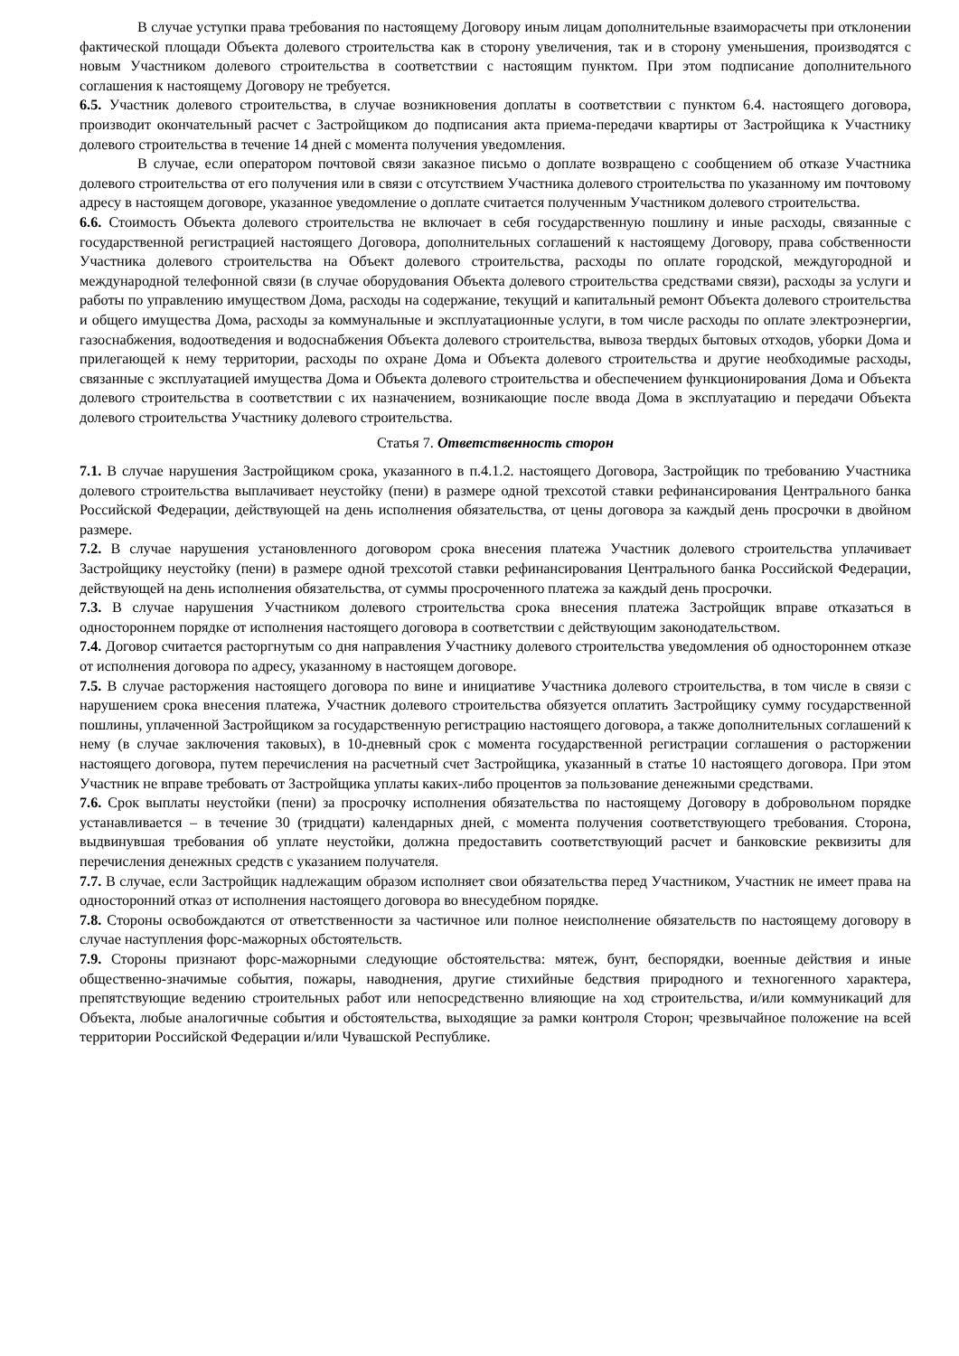В случае уступки права требования по настоящему Договору иным лицам дополнительные взаиморасчеты при отклонении фактической площади Объекта долевого строительства как в сторону увеличения, так и в сторону уменьшения, производятся с новым Участником долевого строительства в соответствии с настоящим пунктом. При этом подписание дополнительного соглашения к настоящему Договору не требуется.
6.5. Участник долевого строительства, в случае возникновения доплаты в соответствии с пунктом 6.4. настоящего договора, производит окончательный расчет с Застройщиком до подписания акта приема-передачи квартиры от Застройщика к Участнику долевого строительства в течение 14 дней с момента получения уведомления.
В случае, если оператором почтовой связи заказное письмо о доплате возвращено с сообщением об отказе Участника долевого строительства от его получения или в связи с отсутствием Участника долевого строительства по указанному им почтовому адресу в настоящем договоре, указанное уведомление о доплате считается полученным Участником долевого строительства.
6.6. Стоимость Объекта долевого строительства не включает в себя государственную пошлину и иные расходы, связанные с государственной регистрацией настоящего Договора, дополнительных соглашений к настоящему Договору, права собственности Участника долевого строительства на Объект долевого строительства, расходы по оплате городской, междугородной и международной телефонной связи (в случае оборудования Объекта долевого строительства средствами связи), расходы за услуги и работы по управлению имуществом Дома, расходы на содержание, текущий и капитальный ремонт Объекта долевого строительства и общего имущества Дома, расходы за коммунальные и эксплуатационные услуги, в том числе расходы по оплате электроэнергии, газоснабжения, водоотведения и водоснабжения Объекта долевого строительства, вывоза твердых бытовых отходов, уборки Дома и прилегающей к нему территории, расходы по охране Дома и Объекта долевого строительства и другие необходимые расходы, связанные с эксплуатацией имущества Дома и Объекта долевого строительства и обеспечением функционирования Дома и Объекта долевого строительства в соответствии с их назначением, возникающие после ввода Дома в эксплуатацию и передачи Объекта долевого строительства Участнику долевого строительства.
Статья 7. Ответственность сторон
7.1. В случае нарушения Застройщиком срока, указанного в п.4.1.2. настоящего Договора, Застройщик по требованию Участника долевого строительства выплачивает неустойку (пени) в размере одной трехсотой ставки рефинансирования Центрального банка Российской Федерации, действующей на день исполнения обязательства, от цены договора за каждый день просрочки в двойном размере.
7.2. В случае нарушения установленного договором срока внесения платежа Участник долевого строительства уплачивает Застройщику неустойку (пени) в размере одной трехсотой ставки рефинансирования Центрального банка Российской Федерации, действующей на день исполнения обязательства, от суммы просроченного платежа за каждый день просрочки.
7.3. В случае нарушения Участником долевого строительства срока внесения платежа Застройщик вправе отказаться в одностороннем порядке от исполнения настоящего договора в соответствии с действующим законодательством.
7.4. Договор считается расторгнутым со дня направления Участнику долевого строительства уведомления об одностороннем отказе от исполнения договора по адресу, указанному в настоящем договоре.
7.5. В случае расторжения настоящего договора по вине и инициативе Участника долевого строительства, в том числе в связи с нарушением срока внесения платежа, Участник долевого строительства обязуется оплатить Застройщику сумму государственной пошлины, уплаченной Застройщиком за государственную регистрацию настоящего договора, а также дополнительных соглашений к нему (в случае заключения таковых), в 10-дневный срок с момента государственной регистрации соглашения о расторжении настоящего договора, путем перечисления на расчетный счет Застройщика, указанный в статье 10 настоящего договора. При этом Участник не вправе требовать от Застройщика уплаты каких-либо процентов за пользование денежными средствами.
7.6. Срок выплаты неустойки (пени) за просрочку исполнения обязательства по настоящему Договору в добровольном порядке устанавливается – в течение 30 (тридцати) календарных дней, с момента получения соответствующего требования. Сторона, выдвинувшая требования об уплате неустойки, должна предоставить соответствующий расчет и банковские реквизиты для перечисления денежных средств с указанием получателя.
7.7. В случае, если Застройщик надлежащим образом исполняет свои обязательства перед Участником, Участник не имеет права на односторонний отказ от исполнения настоящего договора во внесудебном порядке.
7.8. Стороны освобождаются от ответственности за частичное или полное неисполнение обязательств по настоящему договору в случае наступления форс-мажорных обстоятельств.
7.9. Стороны признают форс-мажорными следующие обстоятельства: мятеж, бунт, беспорядки, военные действия и иные общественно-значимые события, пожары, наводнения, другие стихийные бедствия природного и техногенного характера, препятствующие ведению строительных работ или непосредственно влияющие на ход строительства, и/или коммуникаций для Объекта, любые аналогичные события и обстоятельства, выходящие за рамки контроля Сторон; чрезвычайное положение на всей территории Российской Федерации и/или Чувашской Республике.